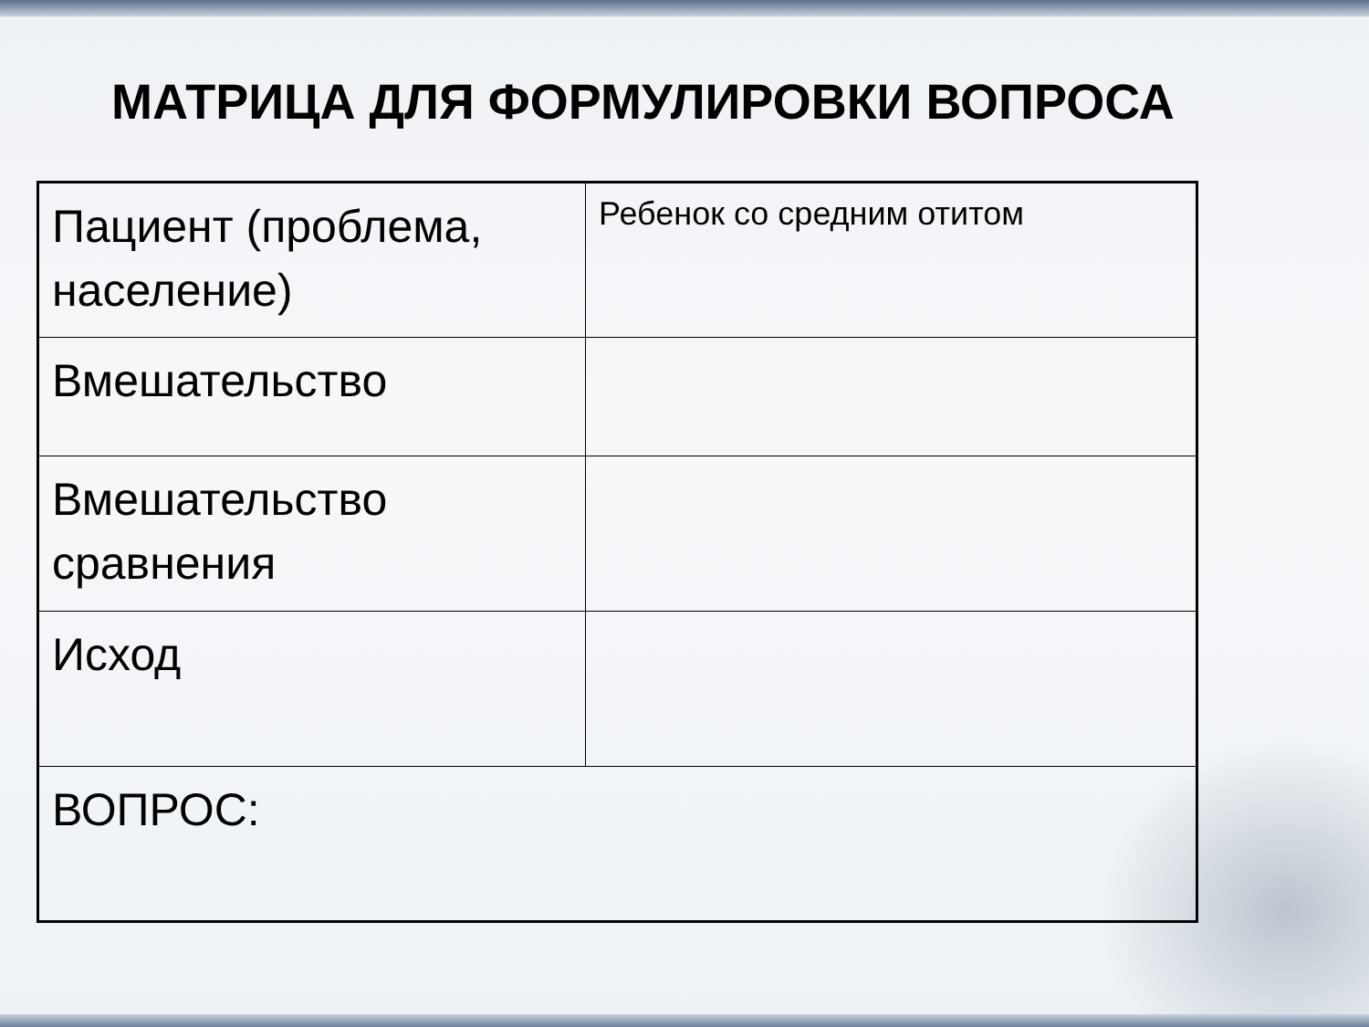МАТРИЦА ДЛЯ ФОРМУЛИРОВКИ ВОПРОСА
| Пациент (проблема, население) | Ребенок со средним отитом |
| Вмешательство | |
| Вмешательство сравнения | |
| Исход | |
| ВОПРОС: | |